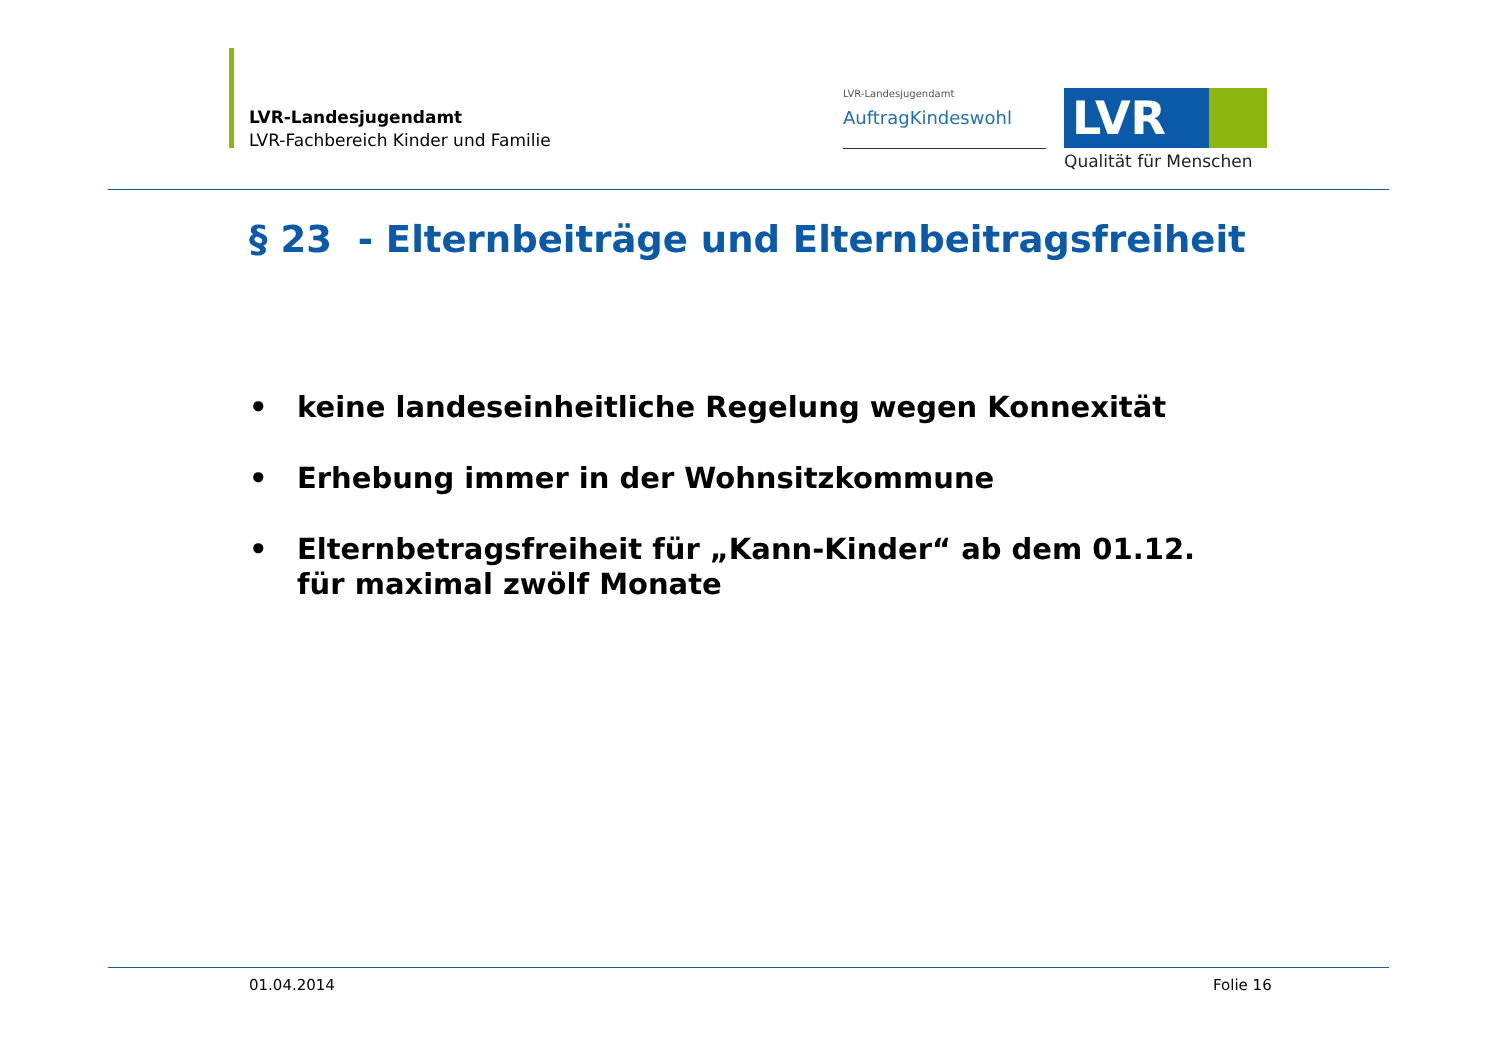LVR-Landesjugendamt
LVR-Fachbereich Kinder und Familie
LVR-Landesjugendamt
AuftragKindeswohl
LVR
Qualität für Menschen
§ 23 - Elternbeiträge und Elternbeitragsfreiheit
• keine landeseinheitliche Regelung wegen Konnexität
• Erhebung immer in der Wohnsitzkommune
• Elternbetragsfreiheit für „Kann-Kinder“ ab dem 01.12. für maximal zwölf Monate
01.04.2014 Folie 16